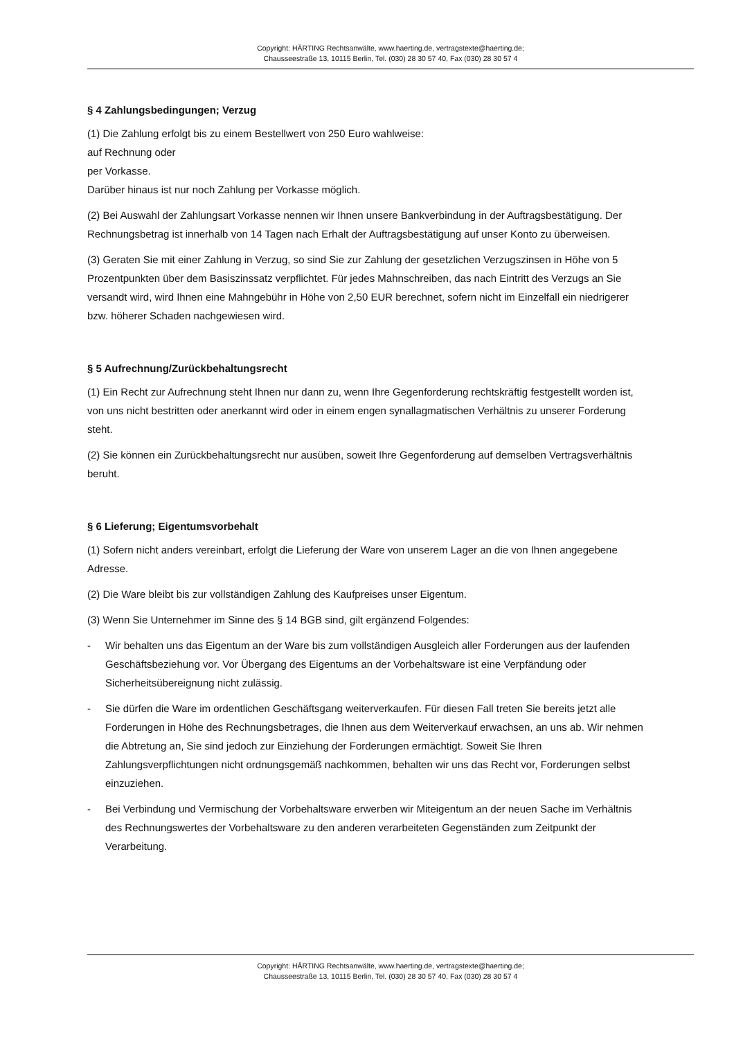Copyright: HÄRTING Rechtsanwälte, www.haerting.de, vertragstexte@haerting.de;
Chausseestraße 13, 10115 Berlin, Tel. (030) 28 30 57 40, Fax (030) 28 30 57 4
§ 4 Zahlungsbedingungen; Verzug
(1) Die Zahlung erfolgt bis zu einem Bestellwert von 250 Euro wahlweise:
auf Rechnung oder
per Vorkasse.
Darüber hinaus ist nur noch Zahlung per Vorkasse möglich.
(2) Bei Auswahl der Zahlungsart Vorkasse nennen wir Ihnen unsere Bankverbindung in der Auftragsbestätigung. Der Rechnungsbetrag ist innerhalb von 14 Tagen nach Erhalt der Auftragsbestätigung auf unser Konto zu überweisen.
(3) Geraten Sie mit einer Zahlung in Verzug, so sind Sie zur Zahlung der gesetzlichen Verzugszinsen in Höhe von 5 Prozentpunkten über dem Basiszinssatz verpflichtet. Für jedes Mahnschreiben, das nach Eintritt des Verzugs an Sie versandt wird, wird Ihnen eine Mahngebühr in Höhe von 2,50 EUR berechnet, sofern nicht im Einzelfall ein niedrigerer bzw. höherer Schaden nachgewiesen wird.
§ 5 Aufrechnung/Zurückbehaltungsrecht
(1) Ein Recht zur Aufrechnung steht Ihnen nur dann zu, wenn Ihre Gegenforderung rechtskräftig festgestellt worden ist, von uns nicht bestritten oder anerkannt wird oder in einem engen synallagmatischen Verhältnis zu unserer Forderung steht.
(2) Sie können ein Zurückbehaltungsrecht nur ausüben, soweit Ihre Gegenforderung auf demselben Vertragsverhältnis beruht.
§ 6 Lieferung; Eigentumsvorbehalt
(1) Sofern nicht anders vereinbart, erfolgt die Lieferung der Ware von unserem Lager an die von Ihnen angegebene Adresse.
(2) Die Ware bleibt bis zur vollständigen Zahlung des Kaufpreises unser Eigentum.
(3) Wenn Sie Unternehmer im Sinne des § 14 BGB sind, gilt ergänzend Folgendes:
- Wir behalten uns das Eigentum an der Ware bis zum vollständigen Ausgleich aller Forderungen aus der laufenden Geschäftsbeziehung vor. Vor Übergang des Eigentums an der Vorbehaltsware ist eine Verpfändung oder Sicherheitsübereignung nicht zulässig.
- Sie dürfen die Ware im ordentlichen Geschäftsgang weiterverkaufen. Für diesen Fall treten Sie bereits jetzt alle Forderungen in Höhe des Rechnungsbetrages, die Ihnen aus dem Weiterverkauf erwachsen, an uns ab. Wir nehmen die Abtretung an, Sie sind jedoch zur Einziehung der Forderungen ermächtigt. Soweit Sie Ihren Zahlungsverpflichtungen nicht ordnungsgemäß nachkommen, behalten wir uns das Recht vor, Forderungen selbst einzuziehen.
- Bei Verbindung und Vermischung der Vorbehaltsware erwerben wir Miteigentum an der neuen Sache im Verhältnis des Rechnungswertes der Vorbehaltsware zu den anderen verarbeiteten Gegenständen zum Zeitpunkt der Verarbeitung.
Copyright: HÄRTING Rechtsanwälte, www.haerting.de, vertragstexte@haerting.de;
Chausseestraße 13, 10115 Berlin, Tel. (030) 28 30 57 40, Fax (030) 28 30 57 4